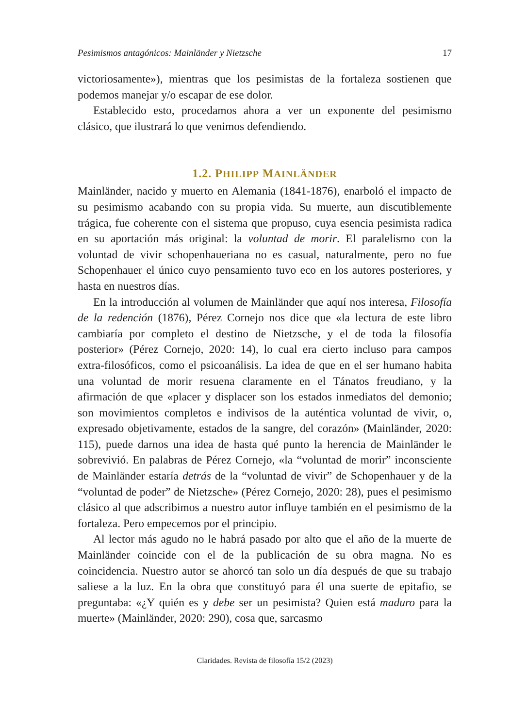Pesimismos antagónicos: Mainländer y Nietzsche 17
victoriosamente»), mientras que los pesimistas de la fortaleza sostienen que podemos manejar y/o escapar de ese dolor.
Establecido esto, procedamos ahora a ver un exponente del pesimismo clásico, que ilustrará lo que venimos defendiendo.
1.2. PHILIPP MAINLÄNDER
Mainländer, nacido y muerto en Alemania (1841-1876), enarboló el impacto de su pesimismo acabando con su propia vida. Su muerte, aun discutiblemente trágica, fue coherente con el sistema que propuso, cuya esencia pesimista radica en su aportación más original: la voluntad de morir. El paralelismo con la voluntad de vivir schopenhaueriana no es casual, naturalmente, pero no fue Schopenhauer el único cuyo pensamiento tuvo eco en los autores posteriores, y hasta en nuestros días.
En la introducción al volumen de Mainländer que aquí nos interesa, Filosofía de la redención (1876), Pérez Cornejo nos dice que «la lectura de este libro cambiaría por completo el destino de Nietzsche, y el de toda la filosofía posterior» (Pérez Cornejo, 2020: 14), lo cual era cierto incluso para campos extra-filosóficos, como el psicoanálisis. La idea de que en el ser humano habita una voluntad de morir resuena claramente en el Tánatos freudiano, y la afirmación de que «placer y displacer son los estados inmediatos del demonio; son movimientos completos e indivisos de la auténtica voluntad de vivir, o, expresado objetivamente, estados de la sangre, del corazón» (Mainländer, 2020: 115), puede darnos una idea de hasta qué punto la herencia de Mainländer le sobrevivió. En palabras de Pérez Cornejo, «la “voluntad de morir” inconsciente de Mainländer estaría detrás de la “voluntad de vivir” de Schopenhauer y de la “voluntad de poder” de Nietzsche» (Pérez Cornejo, 2020: 28), pues el pesimismo clásico al que adscribimos a nuestro autor influye también en el pesimismo de la fortaleza. Pero empecemos por el principio.
Al lector más agudo no le habrá pasado por alto que el año de la muerte de Mainländer coincide con el de la publicación de su obra magna. No es coincidencia. Nuestro autor se ahorcó tan solo un día después de que su trabajo saliese a la luz. En la obra que constituyó para él una suerte de epitafio, se preguntaba: «¿Y quién es y debe ser un pesimista? Quien está maduro para la muerte» (Mainländer, 2020: 290), cosa que, sarcasmo
Claridades. Revista de filosofía 15/2 (2023)